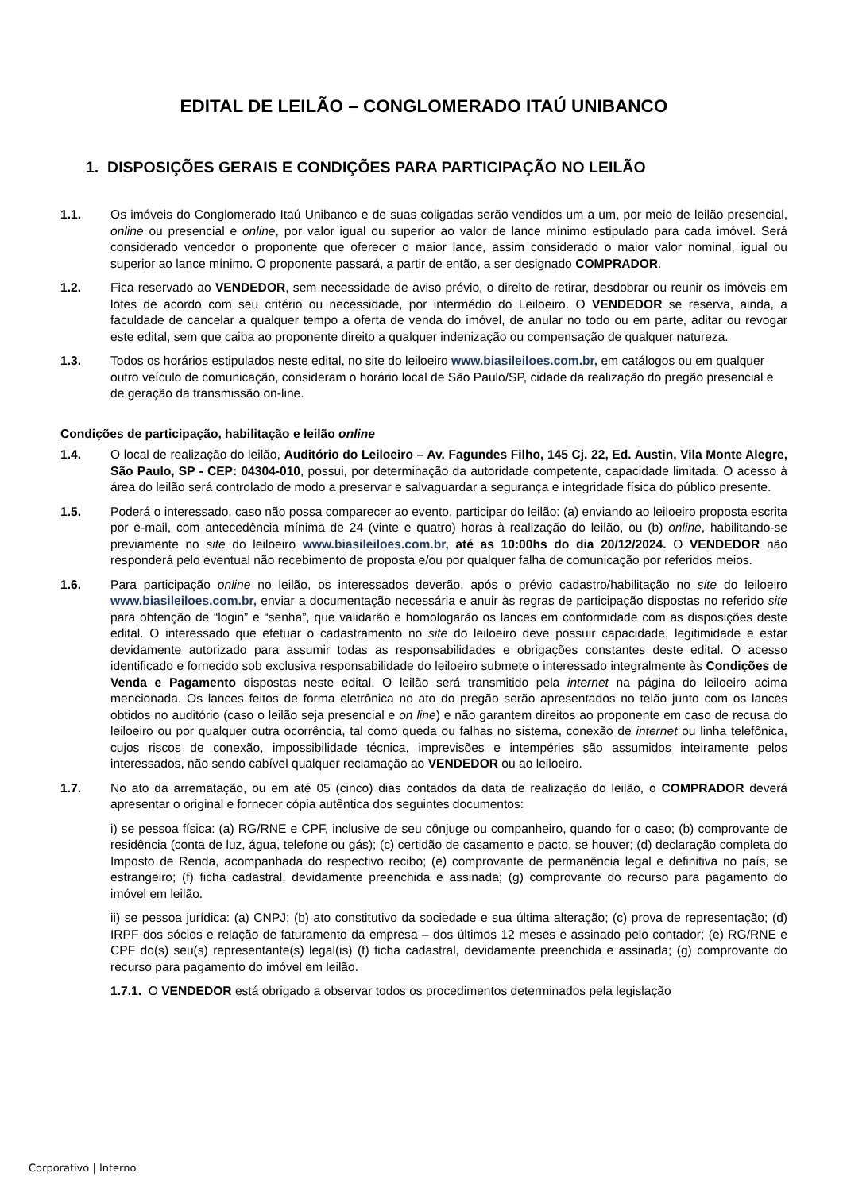EDITAL DE LEILÃO – CONGLOMERADO ITAÚ UNIBANCO
1. DISPOSIÇÕES GERAIS E CONDIÇÕES PARA PARTICIPAÇÃO NO LEILÃO
1.1. Os imóveis do Conglomerado Itaú Unibanco e de suas coligadas serão vendidos um a um, por meio de leilão presencial, online ou presencial e online, por valor igual ou superior ao valor de lance mínimo estipulado para cada imóvel. Será considerado vencedor o proponente que oferecer o maior lance, assim considerado o maior valor nominal, igual ou superior ao lance mínimo. O proponente passará, a partir de então, a ser designado COMPRADOR.
1.2. Fica reservado ao VENDEDOR, sem necessidade de aviso prévio, o direito de retirar, desdobrar ou reunir os imóveis em lotes de acordo com seu critério ou necessidade, por intermédio do Leiloeiro. O VENDEDOR se reserva, ainda, a faculdade de cancelar a qualquer tempo a oferta de venda do imóvel, de anular no todo ou em parte, aditar ou revogar este edital, sem que caiba ao proponente direito a qualquer indenização ou compensação de qualquer natureza.
1.3. Todos os horários estipulados neste edital, no site do leiloeiro www.biasileiloes.com.br, em catálogos ou em qualquer outro veículo de comunicação, consideram o horário local de São Paulo/SP, cidade da realização do pregão presencial e de geração da transmissão on-line.
Condições de participação, habilitação e leilão online
1.4. O local de realização do leilão, Auditório do Leiloeiro – Av. Fagundes Filho, 145 Cj. 22, Ed. Austin, Vila Monte Alegre, São Paulo, SP - CEP: 04304-010, possui, por determinação da autoridade competente, capacidade limitada. O acesso à área do leilão será controlado de modo a preservar e salvaguardar a segurança e integridade física do público presente.
1.5. Poderá o interessado, caso não possa comparecer ao evento, participar do leilão: (a) enviando ao leiloeiro proposta escrita por e-mail, com antecedência mínima de 24 (vinte e quatro) horas à realização do leilão, ou (b) online, habilitando-se previamente no site do leiloeiro www.biasileiloes.com.br, até as 10:00hs do dia 20/12/2024. O VENDEDOR não responderá pelo eventual não recebimento de proposta e/ou por qualquer falha de comunicação por referidos meios.
1.6. Para participação online no leilão, os interessados deverão, após o prévio cadastro/habilitação no site do leiloeiro www.biasileiloes.com.br, enviar a documentação necessária e anuir às regras de participação dispostas no referido site para obtenção de “login” e “senha”, que validarão e homologarão os lances em conformidade com as disposições deste edital. O interessado que efetuar o cadastramento no site do leiloeiro deve possuir capacidade, legitimidade e estar devidamente autorizado para assumir todas as responsabilidades e obrigações constantes deste edital. O acesso identificado e fornecido sob exclusiva responsabilidade do leiloeiro submete o interessado integralmente às Condições de Venda e Pagamento dispostas neste edital. O leilão será transmitido pela internet na página do leiloeiro acima mencionada. Os lances feitos de forma eletrônica no ato do pregão serão apresentados no telão junto com os lances obtidos no auditório (caso o leilão seja presencial e on line) e não garantem direitos ao proponente em caso de recusa do leiloeiro ou por qualquer outra ocorrência, tal como queda ou falhas no sistema, conexão de internet ou linha telefônica, cujos riscos de conexão, impossibilidade técnica, imprevisões e intempéries são assumidos inteiramente pelos interessados, não sendo cabível qualquer reclamação ao VENDEDOR ou ao leiloeiro.
1.7. No ato da arrematação, ou em até 05 (cinco) dias contados da data de realização do leilão, o COMPRADOR deverá apresentar o original e fornecer cópia autêntica dos seguintes documentos:
i) se pessoa física: (a) RG/RNE e CPF, inclusive de seu cônjuge ou companheiro, quando for o caso; (b) comprovante de residência (conta de luz, água, telefone ou gás); (c) certidão de casamento e pacto, se houver; (d) declaração completa do Imposto de Renda, acompanhada do respectivo recibo; (e) comprovante de permanência legal e definitiva no país, se estrangeiro; (f) ficha cadastral, devidamente preenchida e assinada; (g) comprovante do recurso para pagamento do imóvel em leilão.
ii) se pessoa jurídica: (a) CNPJ; (b) ato constitutivo da sociedade e sua última alteração; (c) prova de representação; (d) IRPF dos sócios e relação de faturamento da empresa – dos últimos 12 meses e assinado pelo contador; (e) RG/RNE e CPF do(s) seu(s) representante(s) legal(is) (f) ficha cadastral, devidamente preenchida e assinada; (g) comprovante do recurso para pagamento do imóvel em leilão.
1.7.1. O VENDEDOR está obrigado a observar todos os procedimentos determinados pela legislação
Corporativo | Interno